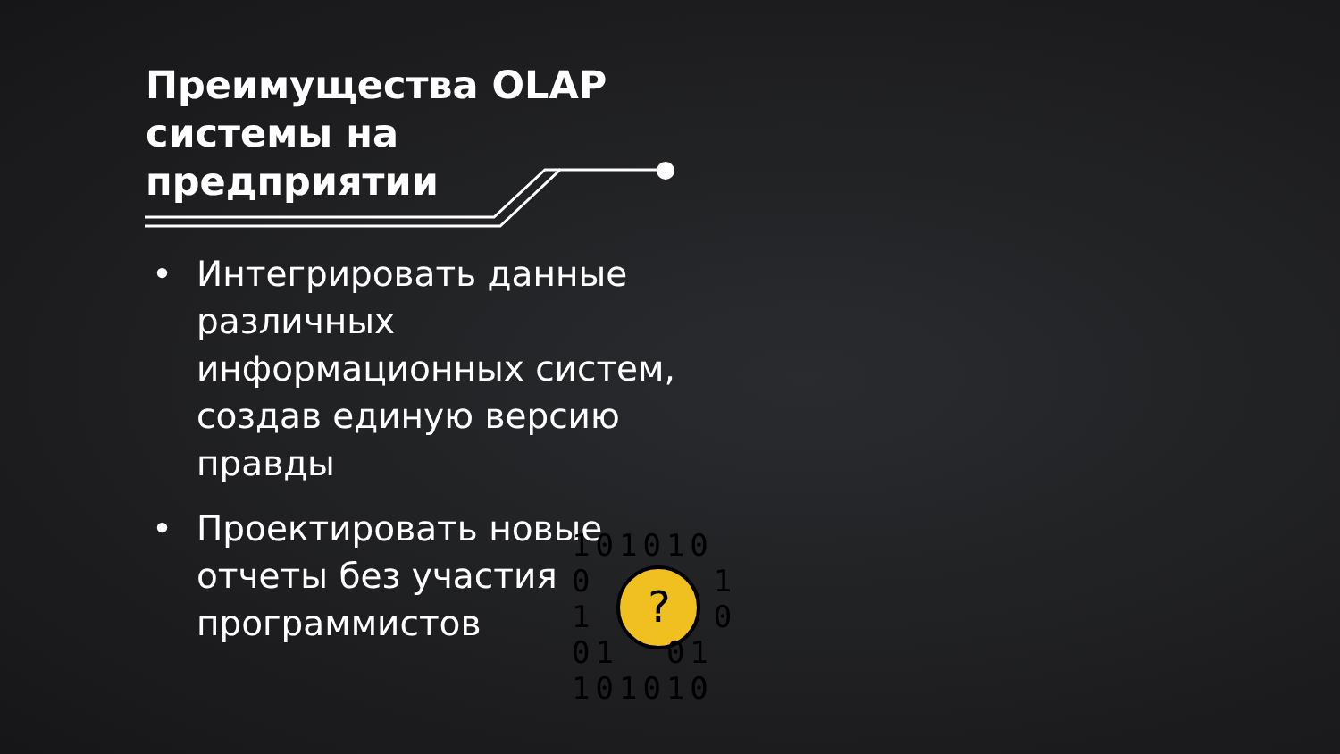Преимущества OLAP системы на предприятии
• Интегрировать данные различных информационных систем, создав единую версию правды
• Проектировать новые отчеты без участия программистов
?
101010
0 1
1 0
01 01
101010